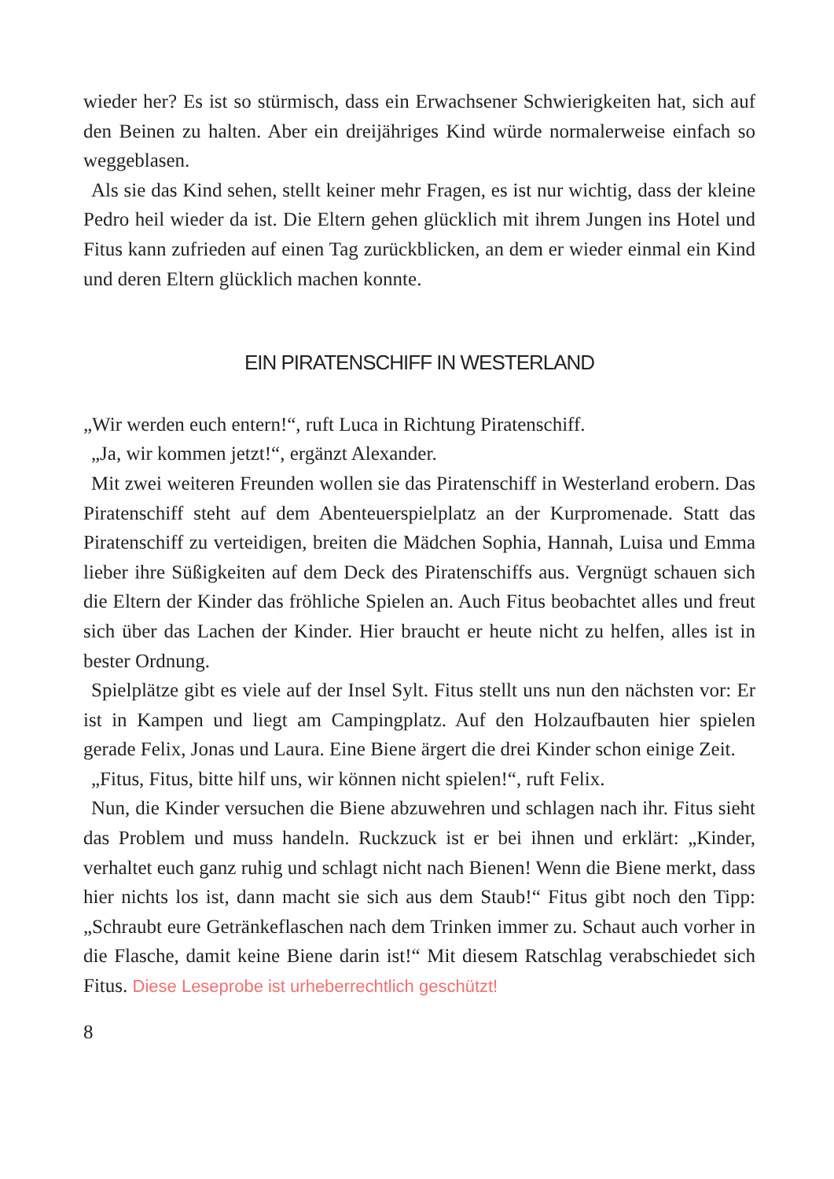wieder her? Es ist so stürmisch, dass ein Erwachsener Schwierigkeiten hat, sich auf den Beinen zu halten. Aber ein dreijähriges Kind würde normalerweise einfach so weggeblasen.
Als sie das Kind sehen, stellt keiner mehr Fragen, es ist nur wichtig, dass der kleine Pedro heil wieder da ist. Die Eltern gehen glücklich mit ihrem Jungen ins Hotel und Fitus kann zufrieden auf einen Tag zurückblicken, an dem er wieder einmal ein Kind und deren Eltern glücklich machen konnte.
EIN PIRATENSCHIFF IN WESTERLAND
„Wir werden euch entern!“, ruft Luca in Richtung Piratenschiff.
„Ja, wir kommen jetzt!“, ergänzt Alexander.
Mit zwei weiteren Freunden wollen sie das Piratenschiff in Westerland erobern. Das Piratenschiff steht auf dem Abenteuerspielplatz an der Kurpromenade. Statt das Piratenschiff zu verteidigen, breiten die Mädchen Sophia, Hannah, Luisa und Emma lieber ihre Süßigkeiten auf dem Deck des Piratenschiffs aus. Vergnügt schauen sich die Eltern der Kinder das fröhliche Spielen an. Auch Fitus beobachtet alles und freut sich über das Lachen der Kinder. Hier braucht er heute nicht zu helfen, alles ist in bester Ordnung.
Spielplätze gibt es viele auf der Insel Sylt. Fitus stellt uns nun den nächsten vor: Er ist in Kampen und liegt am Campingplatz. Auf den Holzaufbauten hier spielen gerade Felix, Jonas und Laura. Eine Biene ärgert die drei Kinder schon einige Zeit.
„Fitus, Fitus, bitte hilf uns, wir können nicht spielen!“, ruft Felix.
Nun, die Kinder versuchen die Biene abzuwehren und schlagen nach ihr. Fitus sieht das Problem und muss handeln. Ruckzuck ist er bei ihnen und erklärt: „Kinder, verhaltet euch ganz ruhig und schlagt nicht nach Bienen! Wenn die Biene merkt, dass hier nichts los ist, dann macht sie sich aus dem Staub!“ Fitus gibt noch den Tipp: „Schraubt eure Getränkeflaschen nach dem Trinken immer zu. Schaut auch vorher in die Flasche, damit keine Biene darin ist!“ Mit diesem Ratschlag verabschiedet sich Fitus. Diese Leseprobe ist urheberrechtlich geschützt!
8